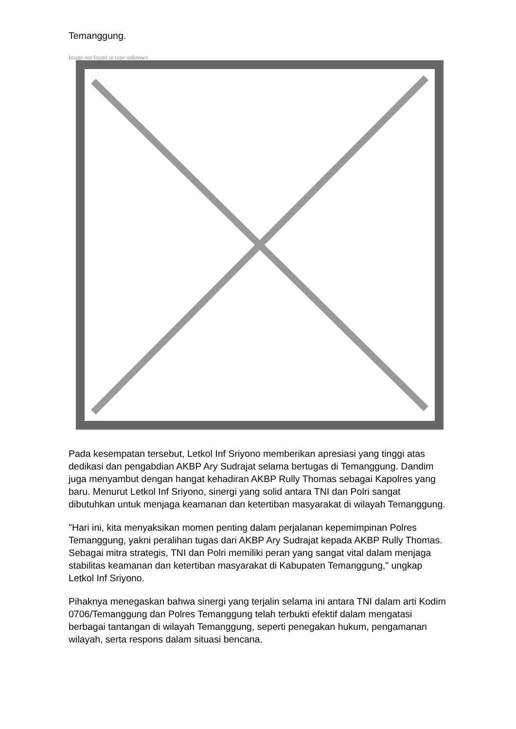Temanggung.
Image not found or type unknown
Pada kesempatan tersebut, Letkol Inf Sriyono memberikan apresiasi yang tinggi atas dedikasi dan pengabdian AKBP Ary Sudrajat selama bertugas di Temanggung. Dandim juga menyambut dengan hangat kehadiran AKBP Rully Thomas sebagai Kapolres yang baru. Menurut Letkol Inf Sriyono, sinergi yang solid antara TNI dan Polri sangat dibutuhkan untuk menjaga keamanan dan ketertiban masyarakat di wilayah Temanggung.
"Hari ini, kita menyaksikan momen penting dalam perjalanan kepemimpinan Polres Temanggung, yakni peralihan tugas dari AKBP Ary Sudrajat kepada AKBP Rully Thomas. Sebagai mitra strategis, TNI dan Polri memiliki peran yang sangat vital dalam menjaga stabilitas keamanan dan ketertiban masyarakat di Kabupaten Temanggung," ungkap Letkol Inf Sriyono.
Pihaknya menegaskan bahwa sinergi yang terjalin selama ini antara TNI dalam arti Kodim 0706/Temanggung dan Polres Temanggung telah terbukti efektif dalam mengatasi berbagai tantangan di wilayah Temanggung, seperti penegakan hukum, pengamanan wilayah, serta respons dalam situasi bencana.